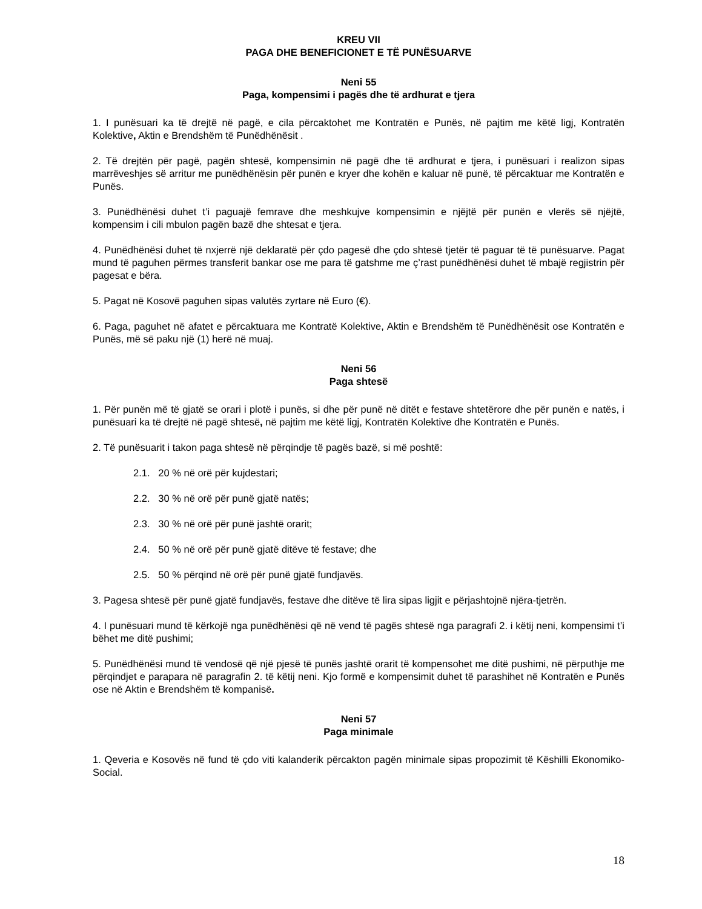KREU VII
PAGA DHE BENEFICIONET E TË PUNËSUARVE
Neni 55
Paga, kompensimi i pagës dhe të ardhurat e tjera
1. I punësuari ka të drejtë në pagë, e cila përcaktohet me Kontratën e Punës, në pajtim me këtë ligj, Kontratën Kolektive, Aktin e Brendshëm të Punëdhënësit .
2. Të drejtën për pagë, pagën shtesë, kompensimin në pagë dhe të ardhurat e tjera, i punësuari i realizon sipas marrëveshjes së arritur me punëdhënësin për punën e kryer dhe kohën e kaluar në punë, të përcaktuar me Kontratën e Punës.
3. Punëdhënësi duhet t’i paguajë femrave dhe meshkujve kompensimin e njëjtë për punën e vlerës së njëjtë, kompensim i cili mbulon pagën bazë dhe shtesat e tjera.
4. Punëdhënësi duhet të nxjerrë një deklaratë për çdo pagesë dhe çdo shtesë tjetër të paguar të të punësuarve. Pagat mund të paguhen përmes transferit bankar ose me para të gatshme me ç’rast punëdhënësi duhet të mbajë regjistrin për pagesat e bëra.
5. Pagat në Kosovë paguhen sipas valutës zyrtare në Euro (€).
6. Paga, paguhet në afatet e përcaktuara me Kontratë Kolektive, Aktin e Brendshëm të Punëdhënësit ose Kontratën e Punës, më së paku një (1) herë në muaj.
Neni 56
Paga shtesë
1. Për punën më të gjatë se orari i plotë i punës, si dhe për punë në ditët e festave shtetërore dhe për punën e natës, i punësuari ka të drejtë në pagë shtesë, në pajtim me këtë ligj, Kontratën Kolektive dhe Kontratën e Punës.
2. Të punësuarit i takon paga shtesë në përqindje të pagës bazë, si më poshtë:
2.1. 20 % në orë për kujdestari;
2.2. 30 % në orë për punë gjatë natës;
2.3. 30 % në orë për punë jashtë orarit;
2.4. 50 % në orë për punë gjatë ditëve të festave; dhe
2.5. 50 % përqind në orë për punë gjatë fundjavës.
3. Pagesa shtesë për punë gjatë fundjavës, festave dhe ditëve të lira sipas ligjit e përjashtojnë njëra-tjetrën.
4. I punësuari mund të kërkojë nga punëdhënësi që në vend të pagës shtesë nga paragrafi 2. i këtij neni, kompensimi t’i bëhet me ditë pushimi;
5. Punëdhënësi mund të vendosë që një pjesë të punës jashtë orarit të kompensohet me ditë pushimi, në përputhje me përqindjet e parapara në paragrafin 2. të këtij neni. Kjo formë e kompensimit duhet të parashihet në Kontratën e Punës ose në Aktin e Brendshëm të kompanisë.
Neni 57
Paga minimale
1. Qeveria e Kosovës në fund të çdo viti kalanderik përcakton pagën minimale sipas propozimit të Këshilli Ekonomiko-Social.
18